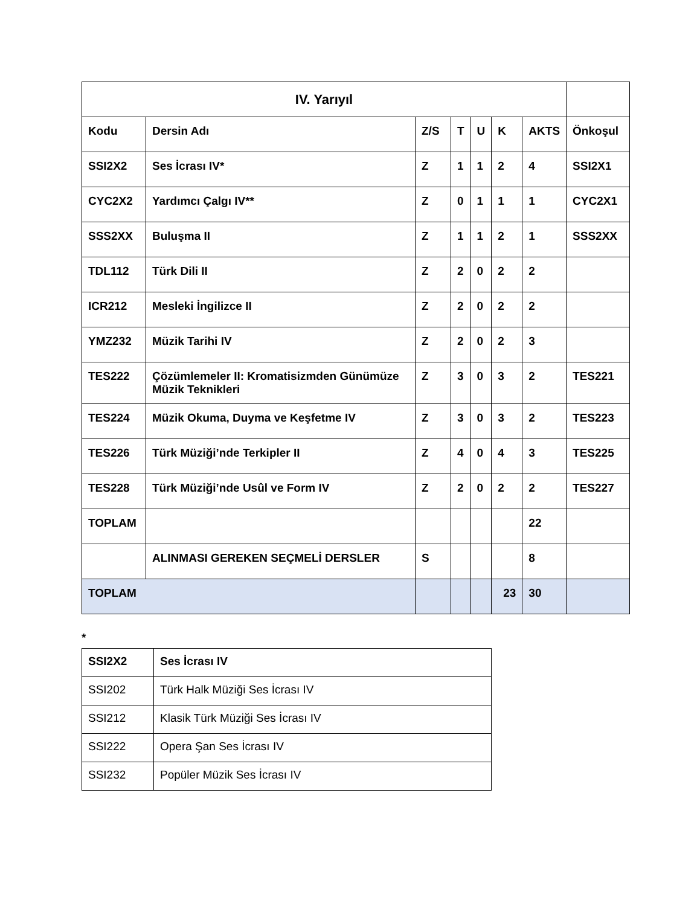| IV. Yarıyıl | | | | | | | |
| --- | --- | --- | --- | --- | --- | --- | --- |
| Kodu | Dersin Adı | Z/S | T | U | K | AKTS | Önkoşul |
| SSI2X2 | Ses İcrası IV* | Z | 1 | 1 | 2 | 4 | SSI2X1 |
| CYC2X2 | Yardımcı Çalgı IV** | Z | 0 | 1 | 1 | 1 | CYC2X1 |
| SSS2XX | Buluşma II | Z | 1 | 1 | 2 | 1 | SSS2XX |
| TDL112 | Türk Dili II | Z | 2 | 0 | 2 | 2 | |
| ICR212 | Mesleki İngilizce II | Z | 2 | 0 | 2 | 2 | |
| YMZ232 | Müzik Tarihi IV | Z | 2 | 0 | 2 | 3 | |
| TES222 | Çözümlemeler II: Kromatisizmden Günümüze Müzik Teknikleri | Z | 3 | 0 | 3 | 2 | TES221 |
| TES224 | Müzik Okuma, Duyma ve Keşfetme IV | Z | 3 | 0 | 3 | 2 | TES223 |
| TES226 | Türk Müziği’nde Terkipler II | Z | 4 | 0 | 4 | 3 | TES225 |
| TES228 | Türk Müziği’nde Usûl ve Form IV | Z | 2 | 0 | 2 | 2 | TES227 |
| TOPLAM | | | | | | 22 | |
| | ALINMASI GEREKEN SEÇMELİ DERSLER | S | | | | 8 | |
| TOPLAM | | | | | 23 | 30 | |
*
| SSI2X2 | Ses İcrası IV |
| SSI202 | Türk Halk Müziği Ses İcrası IV |
| SSI212 | Klasik Türk Müziği Ses İcrası IV |
| SSI222 | Opera Şan Ses İcrası IV |
| SSI232 | Popüler Müzik Ses İcrası IV |